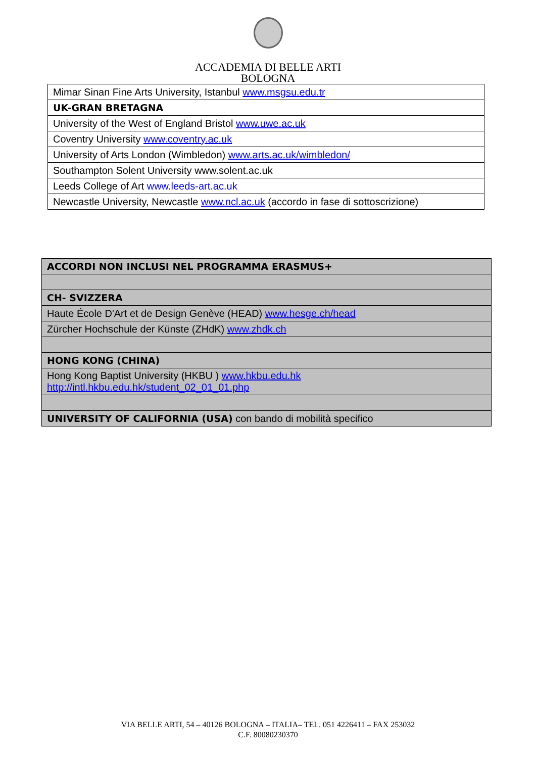ACCADEMIA DI BELLE ARTI
BOLOGNA
| Mimar Sinan Fine Arts University, Istanbul www.msgsu.edu.tr |
| UK-GRAN BRETAGNA |
| University of the West of England Bristol www.uwe.ac.uk |
| Coventry University www.coventry.ac.uk |
| University of Arts London (Wimbledon) www.arts.ac.uk/wimbledon/ |
| Southampton Solent University www.solent.ac.uk |
| Leeds College of Art www.leeds-art.ac.uk |
| Newcastle University, Newcastle www.ncl.ac.uk (accordo in fase di sottoscrizione) |
| ACCORDI NON INCLUSI NEL PROGRAMMA ERASMUS+ |
| CH- SVIZZERA |
| Haute École D'Art et de Design Genève (HEAD) www.hesge.ch/head |
| Zürcher Hochschule der Künste (ZHdK) www.zhdk.ch |
| HONG KONG (CHINA) |
| Hong Kong Baptist University (HKBU ) www.hkbu.edu.hk http://intl.hkbu.edu.hk/student_02_01_01.php |
| UNIVERSITY OF CALIFORNIA (USA) con bando di mobilità specifico |
VIA BELLE ARTI, 54 – 40126 BOLOGNA – ITALIA– TEL. 051 4226411 – FAX 253032
C.F. 80080230370